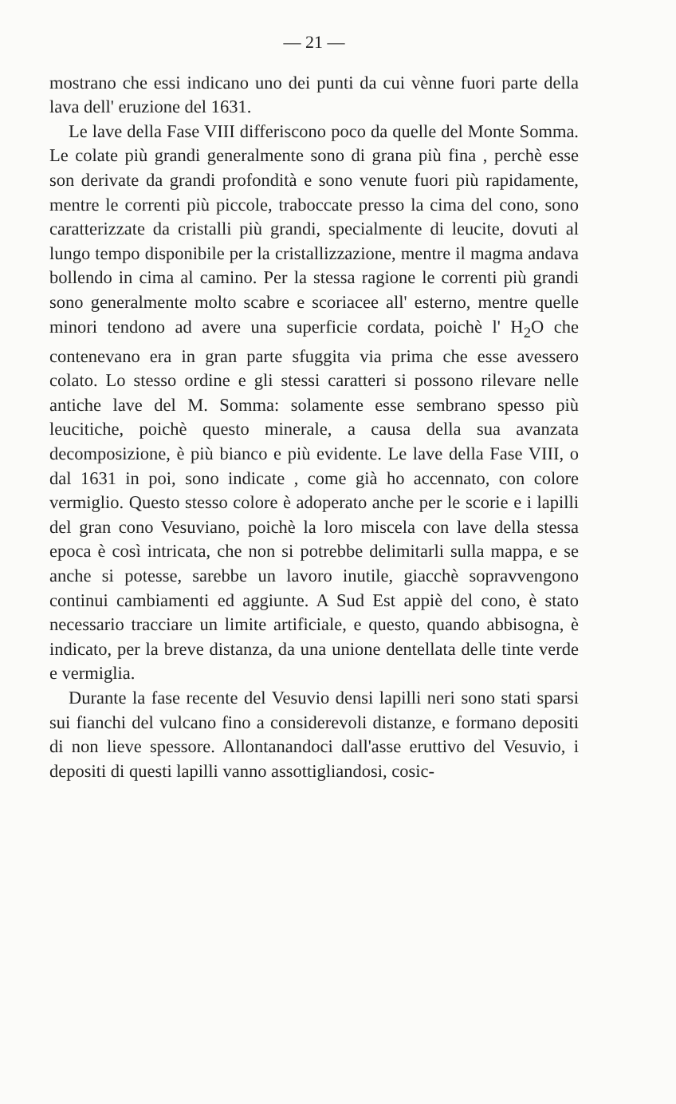— 21 —
mostrano che essi indicano uno dei punti da cui vènne fuori parte della lava dell' eruzione del 1631.
Le lave della Fase VIII differiscono poco da quelle del Monte Somma. Le colate più grandi generalmente sono di grana più fina , perchè esse son derivate da grandi profondità e sono venute fuori più rapidamente, mentre le correnti più piccole, traboccate presso la cima del cono, sono caratterizzate da cristalli più grandi, specialmente di leucite, dovuti al lungo tempo disponibile per la cristallizzazione, mentre il magma andava bollendo in cima al camino. Per la stessa ragione le correnti più grandi sono generalmente molto scabre e scoriacee all' esterno, mentre quelle minori tendono ad avere una superficie cordata, poichè l' H<sub>2</sub>O che contenevano era in gran parte sfuggita via prima che esse avessero colato. Lo stesso ordine e gli stessi caratteri si possono rilevare nelle antiche lave del M. Somma: solamente esse sembrano spesso più leucitiche, poichè questo minerale, a causa della sua avanzata decomposizione, è più bianco e più evidente. Le lave della Fase VIII, o dal 1631 in poi, sono indicate , come già ho accennato, con colore vermiglio. Questo stesso colore è adoperato anche per le scorie e i lapilli del gran cono Vesuviano, poichè la loro miscela con lave della stessa epoca è così intricata, che non si potrebbe delimitarli sulla mappa, e se anche si potesse, sarebbe un lavoro inutile, giacchè sopravvengono continui cambiamenti ed aggiunte. A Sud Est appiè del cono, è stato necessario tracciare un limite artificiale, e questo, quando abbisogna, è indicato, per la breve distanza, da una unione dentellata delle tinte verde e vermiglia.
Durante la fase recente del Vesuvio densi lapilli neri sono stati sparsi sui fianchi del vulcano fino a considerevoli distanze, e formano depositi di non lieve spessore. Allontanandoci dall'asse eruttivo del Vesuvio, i depositi di questi lapilli vanno assottigliandosi, cosic-